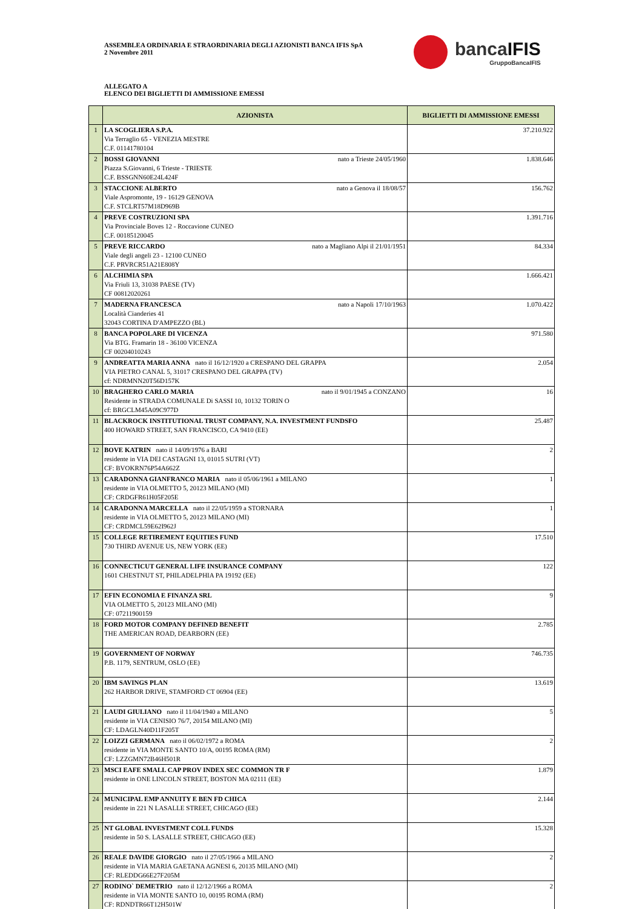ASSEMBLEA ORDINARIA E STRAORDINARIA DEGLI AZIONISTI BANCA IFIS SpA
2 Novembre 2011
bancaIFIS
GruppoBancaIFIS
ALLEGATO A
ELENCO DEI BIGLIETTI DI AMMISSIONE EMESSI
| | AZIONISTA | BIGLIETTI DI AMMISSIONE EMESSI |
| --- | --- | --- |
| 1 | LA SCOGLIERA S.P.A. Via Terraglio 65 - VENEZIA MESTRE C.F. 01141780104 | 37.210.922 |
| 2 | nato a Trieste 24/05/1960 BOSSI GIOVANNI Piazza S.Giovanni, 6 Trieste - TRIESTE C.F. BSSGNN60E24L424F | 1.838.646 |
| 3 | nato a Genova il 18/08/57 STACCIONE ALBERTO Viale Aspromonte, 19 - 16129 GENOVA C.F. STCLRT57M18D969B | 156.762 |
| 4 | PREVE COSTRUZIONI SPA Via Provinciale Boves 12 - Roccavione CUNEO C.F. 00185120045 | 1.391.716 |
| 5 | nato a Magliano Alpi il 21/01/1951 PREVE RICCARDO Viale degli angeli 23 - 12100 CUNEO C.F. PRVRCR51A21E808Y | 84.334 |
| 6 | ALCHIMIA SPA Via Friuli 13, 31038 PAESE (TV) CF 00812020261 | 1.666.421 |
| 7 | nato a Napoli 17/10/1963 MADERNA FRANCESCA Località Cianderies 41 32043 CORTINA D'AMPEZZO (BL) | 1.070.422 |
| 8 | BANCA POPOLARE DI VICENZA Via BTG. Framarin 18 - 36100 VICENZA CF 00204010243 | 971.580 |
| 9 | ANDREATTA MARIA ANNA nato il 16/12/1920 a CRESPANO DEL GRAPPA VIA PIETRO CANAL 5, 31017 CRESPANO DEL GRAPPA (TV) cf: NDRMNN20T56D157K | 2.054 |
| 10 | nato il 9/01/1945 a CONZANO BRAGHERO CARLO MARIA Residente in STRADA COMUNALE Di SASSI 10, 10132 TORIN O cf: BRGCLM45A09C977D | 16 |
| 11 | BLACKROCK INSTITUTIONAL TRUST COMPANY, N.A. INVESTMENT FUNDSFO 400 HOWARD STREET, SAN FRANCISCO, CA 9410 (EE) | 25.487 |
| 12 | BOVE KATRIN nato il 14/09/1976 a BARI residente in VIA DEI CASTAGNI 13, 01015 SUTRI (VT) CF: BVOKRN76P54A662Z | 2 |
| 13 | CARADONNA GIANFRANCO MARIA nato il 05/06/1961 a MILANO residente in VIA OLMETTO 5, 20123 MILANO (MI) CF: CRDGFR61H05F205E | 1 |
| 14 | CARADONNA MARCELLA nato il 22/05/1959 a STORNARA residente in VIA OLMETTO 5, 20123 MILANO (MI) CF: CRDMCL59E62I962J | 1 |
| 15 | COLLEGE RETIREMENT EQUITIES FUND 730 THIRD AVENUE US, NEW YORK (EE) | 17.510 |
| 16 | CONNECTICUT GENERAL LIFE INSURANCE COMPANY 1601 CHESTNUT ST, PHILADELPHIA PA 19192 (EE) | 122 |
| 17 | EFIN ECONOMIA E FINANZA SRL VIA OLMETTO 5, 20123 MILANO (MI) CF: 07211900159 | 9 |
| 18 | FORD MOTOR COMPANY DEFINED BENEFIT THE AMERICAN ROAD, DEARBORN (EE) | 2.785 |
| 19 | GOVERNMENT OF NORWAY P.B. 1179, SENTRUM, OSLO (EE) | 746.735 |
| 20 | IBM SAVINGS PLAN 262 HARBOR DRIVE, STAMFORD CT 06904 (EE) | 13.619 |
| 21 | LAUDI GIULIANO nato il 11/04/1940 a MILANO residente in VIA CENISIO 76/7, 20154 MILANO (MI) CF: LDAGLN40D11F205T | 5 |
| 22 | LOIZZI GERMANA nato il 06/02/1972 a ROMA residente in VIA MONTE SANTO 10/A, 00195 ROMA (RM) CF: LZZGMN72B46H501R | 2 |
| 23 | MSCI EAFE SMALL CAP PROV INDEX SEC COMMON TR F residente in ONE LINCOLN STREET, BOSTON MA 02111 (EE) | 1.879 |
| 24 | MUNICIPAL EMP ANNUITY E BEN FD CHICA residente in 221 N LASALLE STREET, CHICAGO (EE) | 2.144 |
| 25 | NT GLOBAL INVESTMENT COLL FUNDS residente in 50 S. LASALLE STREET, CHICAGO (EE) | 15.328 |
| 26 | REALE DAVIDE GIORGIO nato il 27/05/1966 a MILANO residente in VIA MARIA GAETANA AGNESI 6, 20135 MILANO (MI) CF: RLEDDG66E27F205M | 2 |
| 27 | RODINO` DEMETRIO nato il 12/12/1966 a ROMA residente in VIA MONTE SANTO 10, 00195 ROMA (RM) CF: RDNDTR66T12H501W | 2 |